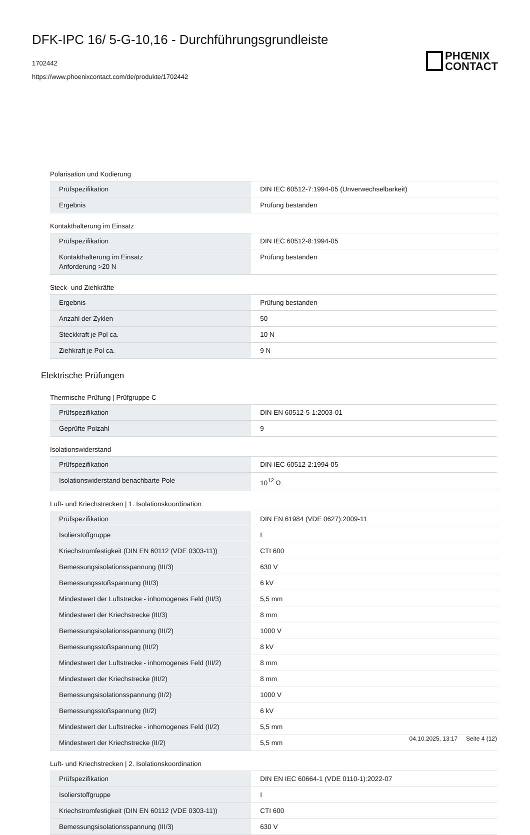DFK-IPC 16/ 5-G-10,16 - Durchführungsgrundleiste
1702442
https://www.phoenixcontact.com/de/produkte/1702442
PHŒNIX
CONTACT
Polarisation und Kodierung
| Prüfspezifikation | DIN IEC 60512-7:1994-05 (Unverwechselbarkeit) |
| Ergebnis | Prüfung bestanden |
Kontakthalterung im Einsatz
| Prüfspezifikation | DIN IEC 60512-8:1994-05 |
| Kontakthalterung im Einsatz Anforderung >20 N | Prüfung bestanden |
Steck- und Ziehkräfte
| Ergebnis | Prüfung bestanden |
| Anzahl der Zyklen | 50 |
| Steckkraft je Pol ca. | 10 N |
| Ziehkraft je Pol ca. | 9 N |
Elektrische Prüfungen
Thermische Prüfung | Prüfgruppe C
| Prüfspezifikation | DIN EN 60512-5-1:2003-01 |
| Geprüfte Polzahl | 9 |
Isolationswiderstand
| Prüfspezifikation | DIN IEC 60512-2:1994-05 |
| Isolationswiderstand benachbarte Pole | 10<sup>12</sup> Ω |
Luft- und Kriechstrecken | 1. Isolationskoordination
| Prüfspezifikation | DIN EN 61984 (VDE 0627):2009-11 |
| Isolierstoffgruppe | I |
| Kriechstromfestigkeit (DIN EN 60112 (VDE 0303-11)) | CTI 600 |
| Bemessungsisolationsspannung (III/3) | 630 V |
| Bemessungsstoßspannung (III/3) | 6 kV |
| Mindestwert der Luftstrecke - inhomogenes Feld (III/3) | 5,5 mm |
| Mindestwert der Kriechstrecke (III/3) | 8 mm |
| Bemessungsisolationsspannung (III/2) | 1000 V |
| Bemessungsstoßspannung (III/2) | 8 kV |
| Mindestwert der Luftstrecke - inhomogenes Feld (III/2) | 8 mm |
| Mindestwert der Kriechstrecke (III/2) | 8 mm |
| Bemessungsisolationsspannung (II/2) | 1000 V |
| Bemessungsstoßspannung (II/2) | 6 kV |
| Mindestwert der Luftstrecke - inhomogenes Feld (II/2) | 5,5 mm |
| Mindestwert der Kriechstrecke (II/2) | 5,5 mm |
Luft- und Kriechstrecken | 2. Isolationskoordination
| Prüfspezifikation | DIN EN IEC 60664-1 (VDE 0110-1):2022-07 |
| Isolierstoffgruppe | I |
| Kriechstromfestigkeit (DIN EN 60112 (VDE 0303-11)) | CTI 600 |
| Bemessungsisolationsspannung (III/3) | 630 V |
04.10.2025, 13:17 Seite 4 (12)